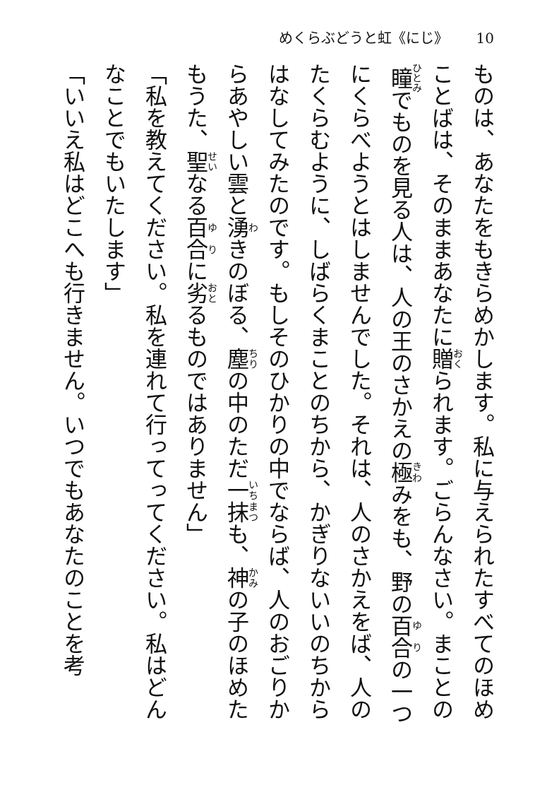めくらぶどうと虹《にじ》 10
ものは、あなたをもきらめかします。私に与えられたすべてのほめことばは、そのままあなたに贈られます。ごらんなさい。まことの瞳でものを見る人は、人の王のさかえの極みをも、野の百合の一つにくらべようとはしませんでした。それは、人のさかえをば、人のたくらむように、しばらくまことのちから、かぎりないいのちからはなしてみたのです。もしそのひかりの中でならば、人のおごりからあやしい雲と湧きのぼる、塵の中のただ一抹も、神の子のほめたもうた、聖なる百合に劣るものではありません」
「私を教えてください。私を連れて行ってってください。私はどんなことでもいたします」
「いいえ私はどこへも行きません。いつでもあなたのことを考